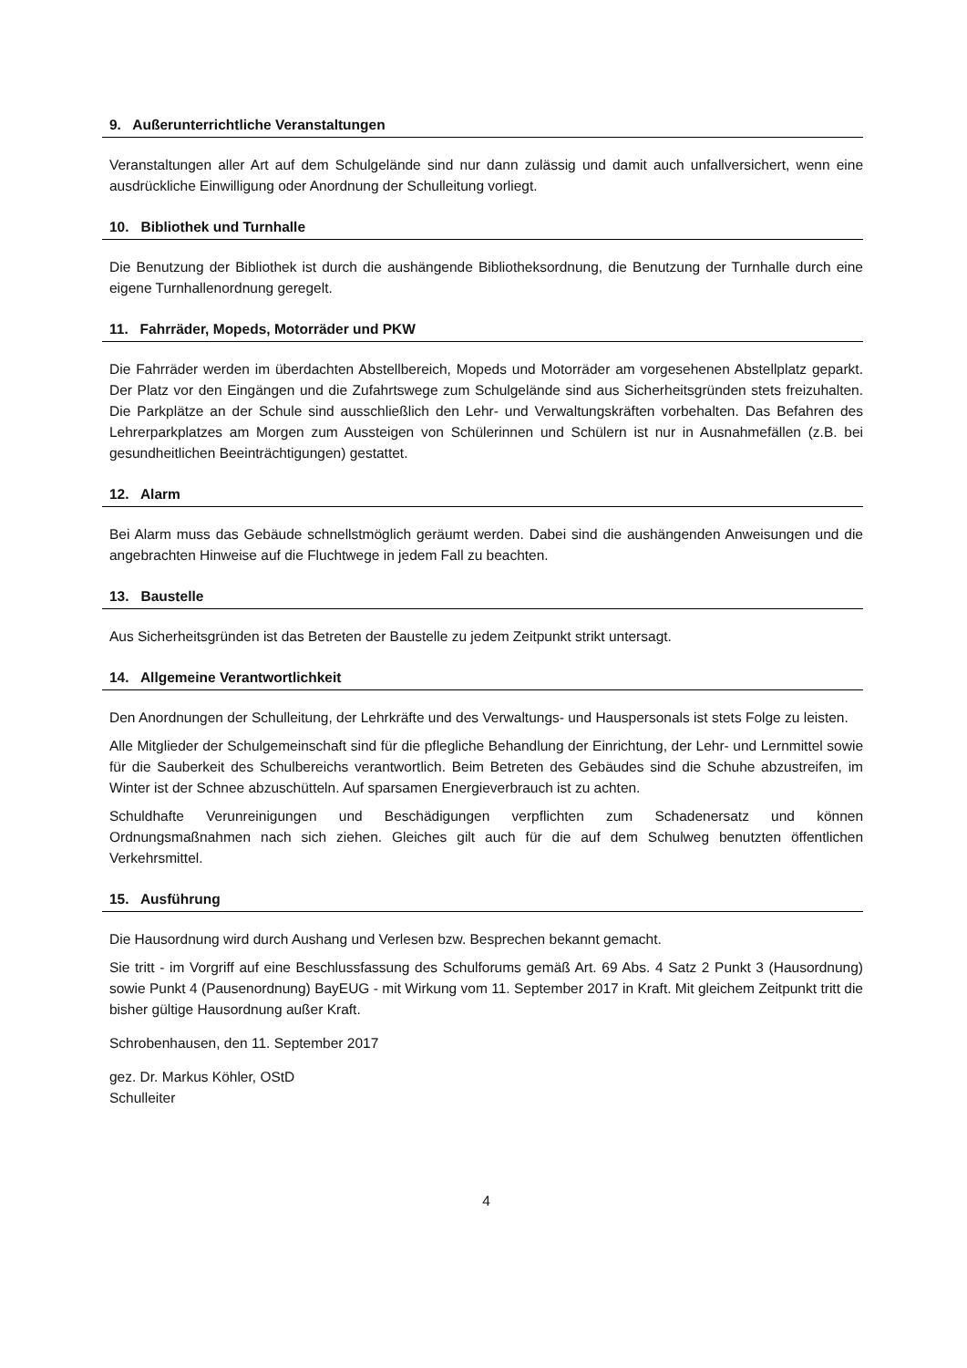9. Außerunterrichtliche Veranstaltungen
Veranstaltungen aller Art auf dem Schulgelände sind nur dann zulässig und damit auch unfallversichert, wenn eine ausdrückliche Einwilligung oder Anordnung der Schulleitung vorliegt.
10. Bibliothek und Turnhalle
Die Benutzung der Bibliothek ist durch die aushängende Bibliotheksordnung, die Benutzung der Turnhalle durch eine eigene Turnhallenordnung geregelt.
11. Fahrräder, Mopeds, Motorräder und PKW
Die Fahrräder werden im überdachten Abstellbereich, Mopeds und Motorräder am vorgesehenen Abstellplatz geparkt. Der Platz vor den Eingängen und die Zufahrtswege zum Schulgelände sind aus Sicherheitsgründen stets freizuhalten. Die Parkplätze an der Schule sind ausschließlich den Lehr- und Verwaltungskräften vorbehalten. Das Befahren des Lehrerparkplatzes am Morgen zum Aussteigen von Schülerinnen und Schülern ist nur in Ausnahmefällen (z.B. bei gesundheitlichen Beeinträchtigungen) gestattet.
12. Alarm
Bei Alarm muss das Gebäude schnellstmöglich geräumt werden. Dabei sind die aushängenden Anweisungen und die angebrachten Hinweise auf die Fluchtwege in jedem Fall zu beachten.
13. Baustelle
Aus Sicherheitsgründen ist das Betreten der Baustelle zu jedem Zeitpunkt strikt untersagt.
14. Allgemeine Verantwortlichkeit
Den Anordnungen der Schulleitung, der Lehrkräfte und des Verwaltungs- und Hauspersonals ist stets Folge zu leisten.
Alle Mitglieder der Schulgemeinschaft sind für die pflegliche Behandlung der Einrichtung, der Lehr- und Lernmittel sowie für die Sauberkeit des Schulbereichs verantwortlich. Beim Betreten des Gebäudes sind die Schuhe abzustreifen, im Winter ist der Schnee abzuschütteln. Auf sparsamen Energieverbrauch ist zu achten.
Schuldhafte Verunreinigungen und Beschädigungen verpflichten zum Schadenersatz und können Ordnungsmaßnahmen nach sich ziehen. Gleiches gilt auch für die auf dem Schulweg benutzten öffentlichen Verkehrsmittel.
15. Ausführung
Die Hausordnung wird durch Aushang und Verlesen bzw. Besprechen bekannt gemacht.
Sie tritt - im Vorgriff auf eine Beschlussfassung des Schulforums gemäß Art. 69 Abs. 4 Satz 2 Punkt 3 (Hausordnung) sowie Punkt 4 (Pausenordnung) BayEUG - mit Wirkung vom 11. September 2017 in Kraft. Mit gleichem Zeitpunkt tritt die bisher gültige Hausordnung außer Kraft.
Schrobenhausen, den 11. September 2017
gez. Dr. Markus Köhler, OStD
Schulleiter
4